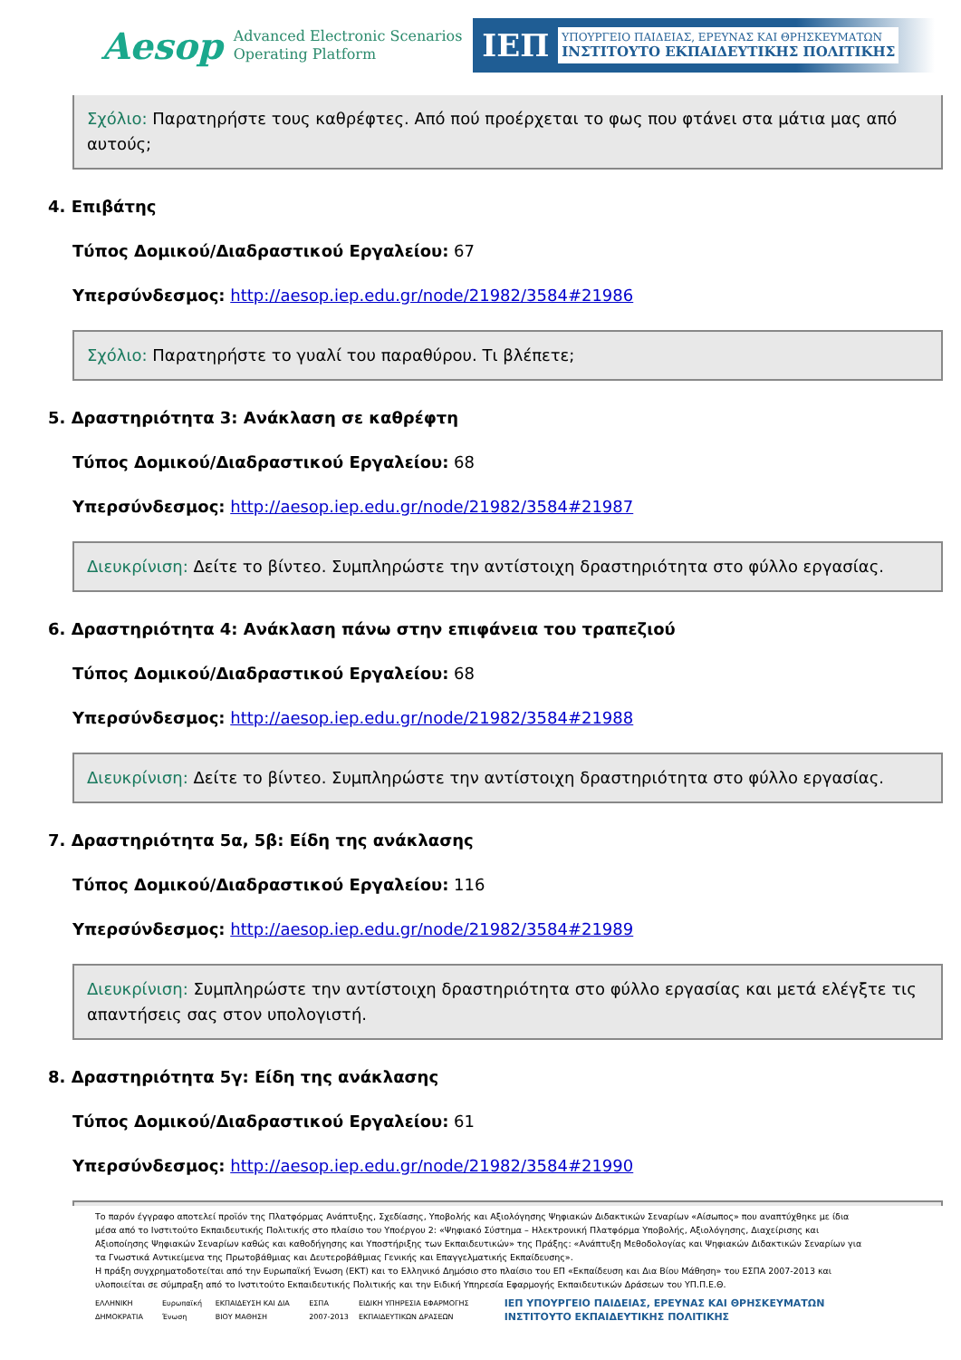Aesop
Advanced Electronic Scenarios
Operating Platform
ΙΕΠ
ΥΠΟΥΡΓΕΙΟ ΠΑΙΔΕΙΑΣ, ΕΡΕΥΝΑΣ ΚΑΙ ΘΡΗΣΚΕΥΜΑΤΩΝ
ΙΝΣΤΙΤΟΥΤΟ ΕΚΠΑΙΔΕΥΤΙΚΗΣ ΠΟΛΙΤΙΚΗΣ
Σχόλιο: Παρατηρήστε τους καθρέφτες. Από πού προέρχεται το φως που φτάνει στα μάτια μας από αυτούς;
4. Επιβάτης
Τύπος Δομικού/Διαδραστικού Εργαλείου: 67
Υπερσύνδεσμος: http://aesop.iep.edu.gr/node/21982/3584#21986
Σχόλιο: Παρατηρήστε το γυαλί του παραθύρου. Τι βλέπετε;
5. Δραστηριότητα 3: Ανάκλαση σε καθρέφτη
Τύπος Δομικού/Διαδραστικού Εργαλείου: 68
Υπερσύνδεσμος: http://aesop.iep.edu.gr/node/21982/3584#21987
Διευκρίνιση: Δείτε το βίντεο. Συμπληρώστε την αντίστοιχη δραστηριότητα στο φύλλο εργασίας.
6. Δραστηριότητα 4: Ανάκλαση πάνω στην επιφάνεια του τραπεζιού
Τύπος Δομικού/Διαδραστικού Εργαλείου: 68
Υπερσύνδεσμος: http://aesop.iep.edu.gr/node/21982/3584#21988
Διευκρίνιση: Δείτε το βίντεο. Συμπληρώστε την αντίστοιχη δραστηριότητα στο φύλλο εργασίας.
7. Δραστηριότητα 5α, 5β: Είδη της ανάκλασης
Τύπος Δομικού/Διαδραστικού Εργαλείου: 116
Υπερσύνδεσμος: http://aesop.iep.edu.gr/node/21982/3584#21989
Διευκρίνιση: Συμπληρώστε την αντίστοιχη δραστηριότητα στο φύλλο εργασίας και μετά ελέγξτε τις απαντήσεις σας στον υπολογιστή.
8. Δραστηριότητα 5γ: Είδη της ανάκλασης
Τύπος Δομικού/Διαδραστικού Εργαλείου: 61
Υπερσύνδεσμος: http://aesop.iep.edu.gr/node/21982/3584#21990
Το παρόν έγγραφο αποτελεί προϊόν της Πλατφόρμας Ανάπτυξης, Σχεδίασης, Υποβολής και Αξιολόγησης Ψηφιακών Διδακτικών Σεναρίων «Αίσωπος» που αναπτύχθηκε με ίδια μέσα από το Ινστιτούτο Εκπαιδευτικής Πολιτικής στο πλαίσιο του Υποέργου 2: «Ψηφιακό Σύστημα – Ηλεκτρονική Πλατφόρμα Υποβολής, Αξιολόγησης, Διαχείρισης και Αξιοποίησης Ψηφιακών Σεναρίων καθώς και καθοδήγησης και Υποστήριξης των Εκπαιδευτικών» της Πράξης: «Ανάπτυξη Μεθοδολογίας και Ψηφιακών Διδακτικών Σεναρίων για τα Γνωστικά Αντικείμενα της Πρωτοβάθμιας και Δευτεροβάθμιας Γενικής και Επαγγελματικής Εκπαίδευσης».
Η πράξη συγχρηματοδοτείται από την Ευρωπαϊκή Ένωση (ΕΚΤ) και το Ελληνικό Δημόσιο στο πλαίσιο του ΕΠ «Εκπαίδευση και Δια Βίου Μάθηση» του ΕΣΠΑ 2007-2013 και υλοποιείται σε σύμπραξη από το Ινστιτούτο Εκπαιδευτικής Πολιτικής και την Ειδική Υπηρεσία Εφαρμογής Εκπαιδευτικών Δράσεων του ΥΠ.Π.Ε.Θ.
ΕΛΛΗΝΙΚΗ ΔΗΜΟΚΡΑΤΙΑ Ευρωπαϊκή Ένωση ΕΚΠΑΙΔΕΥΣΗ ΚΑΙ ΔΙΑ ΒΙΟΥ ΜΑΘΗΣΗ ΕΣΠΑ 2007-2013 ΕΙΔΙΚΗ ΥΠΗΡΕΣΙΑ ΕΦΑΡΜΟΓΗΣ ΕΚΠΑΙΔΕΥΤΙΚΩΝ ΔΡΑΣΕΩΝ ΙΕΠ ΥΠΟΥΡΓΕΙΟ ΠΑΙΔΕΙΑΣ, ΕΡΕΥΝΑΣ ΚΑΙ ΘΡΗΣΚΕΥΜΑΤΩΝ ΙΝΣΤΙΤΟΥΤΟ ΕΚΠΑΙΔΕΥΤΙΚΗΣ ΠΟΛΙΤΙΚΗΣ